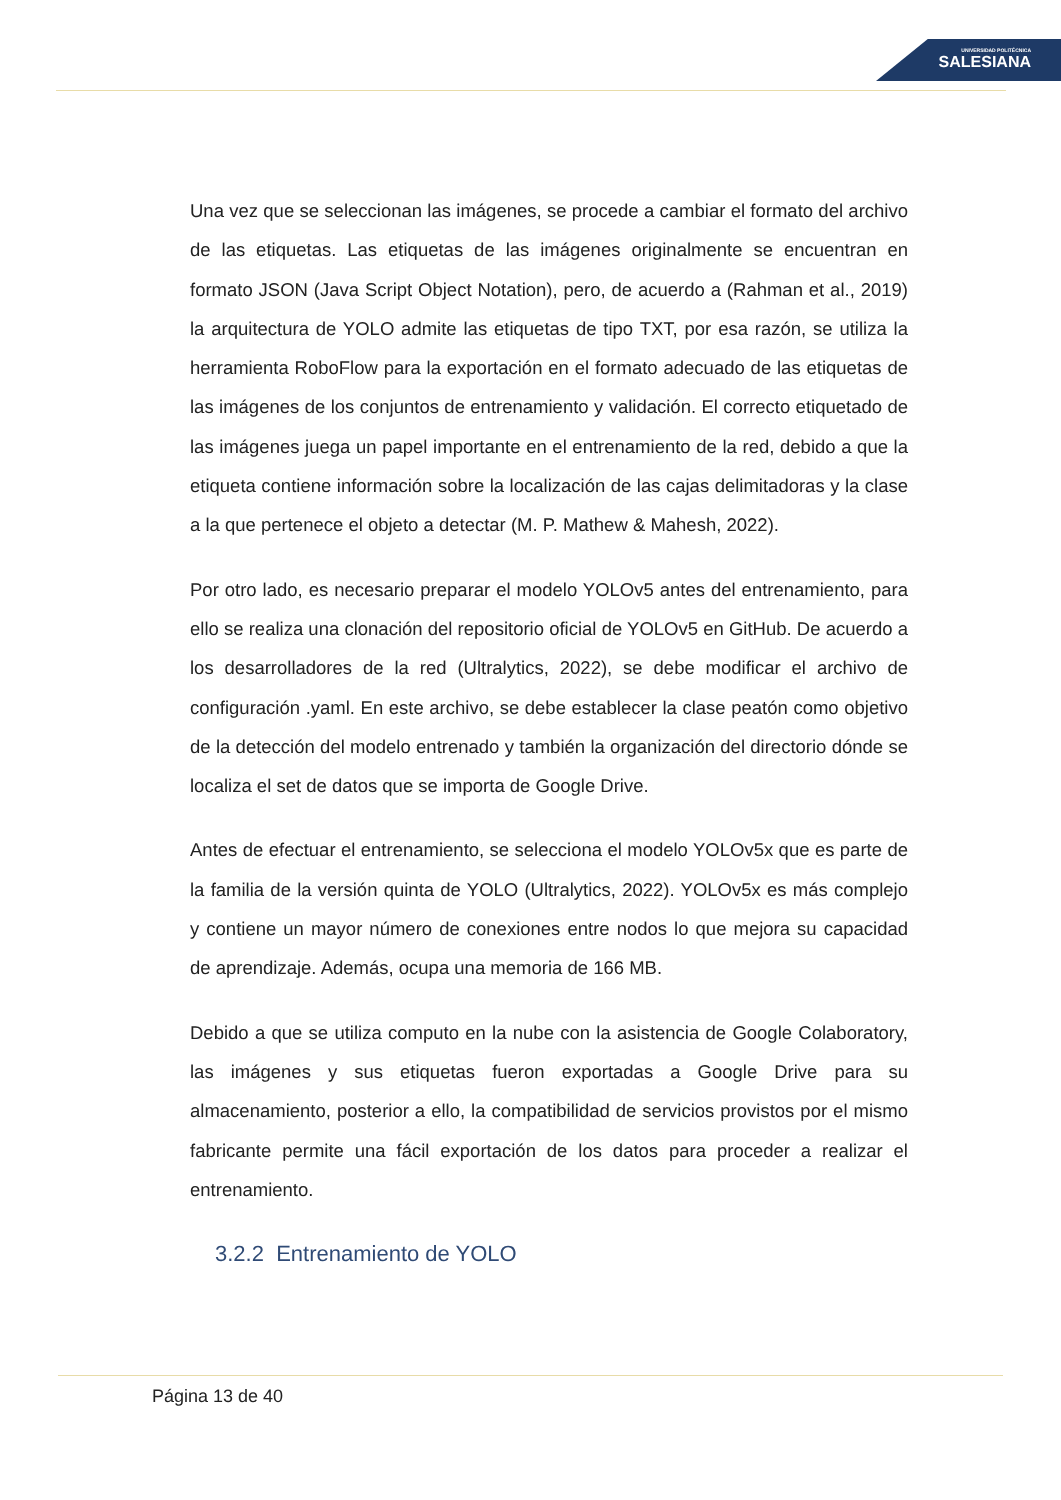UNIVERSIDAD POLITÉCNICA
SALESIANA
Una vez que se seleccionan las imágenes, se procede a cambiar el formato del archivo de las etiquetas. Las etiquetas de las imágenes originalmente se encuentran en formato JSON (Java Script Object Notation), pero, de acuerdo a (Rahman et al., 2019) la arquitectura de YOLO admite las etiquetas de tipo TXT, por esa razón, se utiliza la herramienta RoboFlow para la exportación en el formato adecuado de las etiquetas de las imágenes de los conjuntos de entrenamiento y validación. El correcto etiquetado de las imágenes juega un papel importante en el entrenamiento de la red, debido a que la etiqueta contiene información sobre la localización de las cajas delimitadoras y la clase a la que pertenece el objeto a detectar (M. P. Mathew & Mahesh, 2022).
Por otro lado, es necesario preparar el modelo YOLOv5 antes del entrenamiento, para ello se realiza una clonación del repositorio oficial de YOLOv5 en GitHub. De acuerdo a los desarrolladores de la red (Ultralytics, 2022), se debe modificar el archivo de configuración .yaml. En este archivo, se debe establecer la clase peatón como objetivo de la detección del modelo entrenado y también la organización del directorio dónde se localiza el set de datos que se importa de Google Drive.
Antes de efectuar el entrenamiento, se selecciona el modelo YOLOv5x que es parte de la familia de la versión quinta de YOLO (Ultralytics, 2022). YOLOv5x es más complejo y contiene un mayor número de conexiones entre nodos lo que mejora su capacidad de aprendizaje. Además, ocupa una memoria de 166 MB.
Debido a que se utiliza computo en la nube con la asistencia de Google Colaboratory, las imágenes y sus etiquetas fueron exportadas a Google Drive para su almacenamiento, posterior a ello, la compatibilidad de servicios provistos por el mismo fabricante permite una fácil exportación de los datos para proceder a realizar el entrenamiento.
3.2.2 Entrenamiento de YOLO
Página 13 de 40